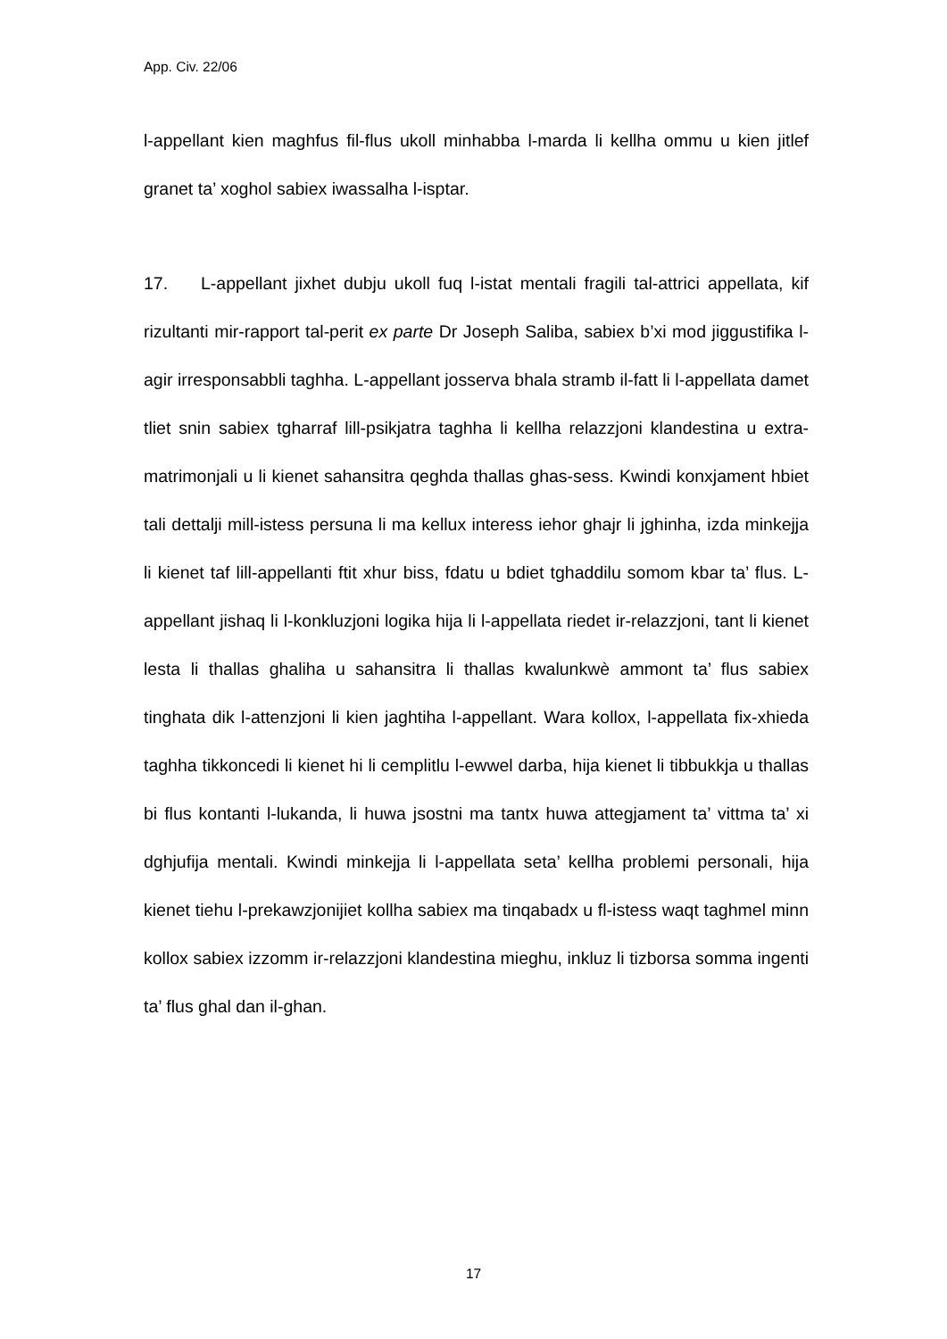App. Civ. 22/06
l-appellant kien maghfus fil-flus ukoll minhabba l-marda li kellha ommu u kien jitlef granet ta’ xoghol sabiex iwassalha l-isptar.
17. L-appellant jixhet dubju ukoll fuq l-istat mentali fragili tal-attrici appellata, kif rizultanti mir-rapport tal-perit ex parte Dr Joseph Saliba, sabiex b’xi mod jiggustifika l-agir irresponsabbli taghha. L-appellant josserva bhala stramb il-fatt li l-appellata damet tliet snin sabiex tgharraf lill-psikjatra taghha li kellha relazzjoni klandestina u extra-matrimonjali u li kienet sahansitra qeghda thallas ghas-sess. Kwindi konxjament hbiet tali dettalji mill-istess persuna li ma kellux interess iehor ghajr li jghinha, izda minkejja li kienet taf lill-appellanti ftit xhur biss, fdatu u bdiet tghaddilu somom kbar ta’ flus. L-appellant jishaq li l-konkluzjoni logika hija li l-appellata riedet ir-relazzjoni, tant li kienet lesta li thallas ghaliha u sahansitra li thallas kwalunkwè ammont ta’ flus sabiex tinghata dik l-attenzjoni li kien jaghtiha l-appellant. Wara kollox, l-appellata fix-xhieda taghha tikkoncedi li kienet hi li cemplitlu l-ewwel darba, hija kienet li tibbukkja u thallas bi flus kontanti l-lukanda, li huwa jsostni ma tantx huwa attegjament ta’ vittma ta’ xi dghjufija mentali. Kwindi minkejja li l-appellata seta’ kellha problemi personali, hija kienet tiehu l-prekawzjonijiet kollha sabiex ma tinqabadx u fl-istess waqt taghmel minn kollox sabiex izzomm ir-relazzjoni klandestina mieghu, inkluz li tizborsa somma ingenti ta’ flus ghal dan il-ghan.
17